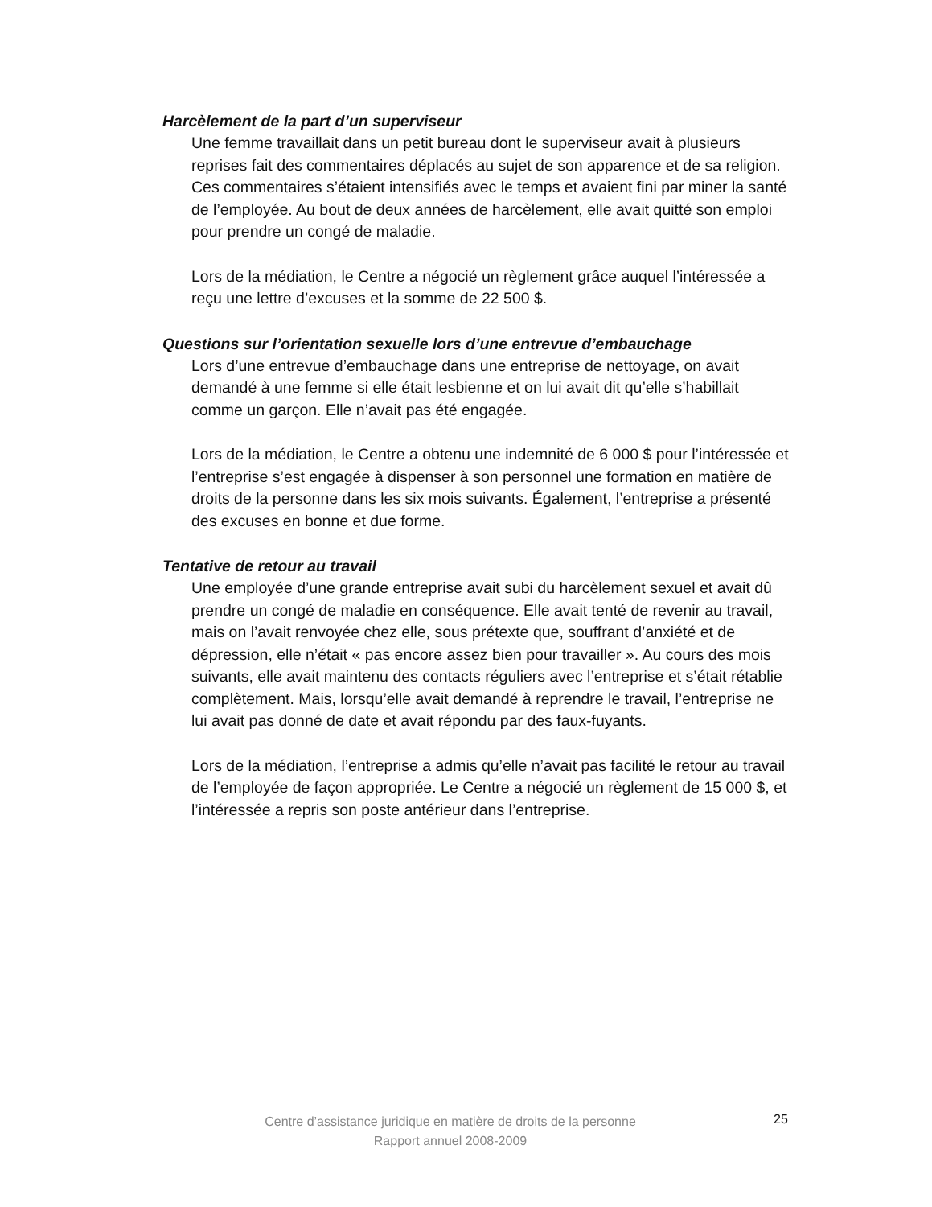Harcèlement de la part d’un superviseur
Une femme travaillait dans un petit bureau dont le superviseur avait à plusieurs reprises fait des commentaires déplacés au sujet de son apparence et de sa religion. Ces commentaires s’étaient intensifiés avec le temps et avaient fini par miner la santé de l’employée. Au bout de deux années de harcèlement, elle avait quitté son emploi pour prendre un congé de maladie.
Lors de la médiation, le Centre a négocié un règlement grâce auquel l’intéressée a reçu une lettre d’excuses et la somme de 22 500 $.
Questions sur l’orientation sexuelle lors d’une entrevue d’embauchage
Lors d’une entrevue d’embauchage dans une entreprise de nettoyage, on avait demandé à une femme si elle était lesbienne et on lui avait dit qu’elle s’habillait comme un garçon. Elle n’avait pas été engagée.
Lors de la médiation, le Centre a obtenu une indemnité de 6 000 $ pour l’intéressée et l’entreprise s’est engagée à dispenser à son personnel une formation en matière de droits de la personne dans les six mois suivants. Également, l’entreprise a présenté des excuses en bonne et due forme.
Tentative de retour au travail
Une employée d’une grande entreprise avait subi du harcèlement sexuel et avait dû prendre un congé de maladie en conséquence. Elle avait tenté de revenir au travail, mais on l’avait renvoyée chez elle, sous prétexte que, souffrant d’anxiété et de dépression, elle n’était « pas encore assez bien pour travailler ». Au cours des mois suivants, elle avait maintenu des contacts réguliers avec l’entreprise et s’était rétablie complètement. Mais, lorsqu’elle avait demandé à reprendre le travail, l’entreprise ne lui avait pas donné de date et avait répondu par des faux-fuyants.
Lors de la médiation, l’entreprise a admis qu’elle n’avait pas facilité le retour au travail de l’employée de façon appropriée. Le Centre a négocié un règlement de 15 000 $, et l’intéressée a repris son poste antérieur dans l’entreprise.
Centre d’assistance juridique en matière de droits de la personne
Rapport annuel 2008-2009
25